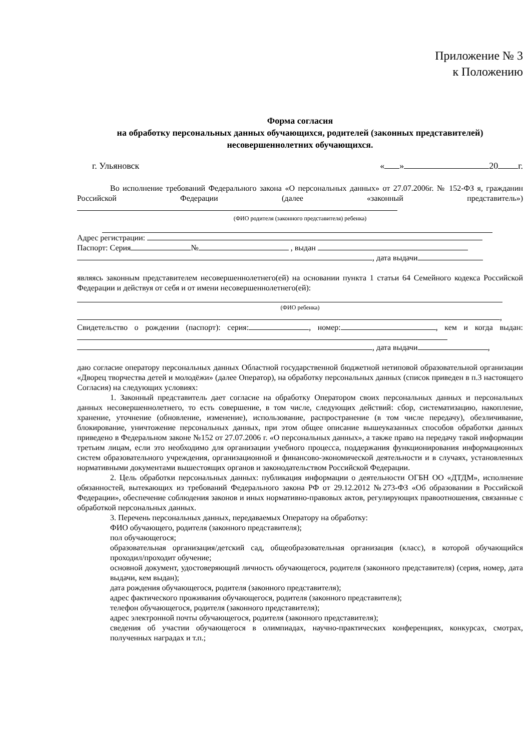Приложение № 3
к Положению
Форма согласия
на обработку персональных данных обучающихся, родителей (законных представителей) несовершеннолетних обучающихся.
г. Ульяновск « » 20 г.
Во исполнение требований Федерального закона «О персональных данных» от 27.07.2006г. № 152-ФЗ я, гражданин Российской Федерации (далее «законный представитель»)
(ФИО родителя (законного представителя) ребенка)
Адрес регистрации:
Паспорт: Серия № , выдан
, дата выдачи
являясь законным представителем несовершеннолетнего(ей) на основании пункта 1 статьи 64 Семейного кодекса Российской Федерации и действуя от себя и от имени несовершеннолетнего(ей):
(ФИО ребенка)
,
Свидетельство о рождении (паспорт): серия: , номер: , кем и когда выдан:
, дата выдачи ,
даю согласие оператору персональных данных Областной государственной бюджетной нетиповой образовательной организации «Дворец творчества детей и молодёжи» (далее Оператор), на обработку персональных данных (список приведен в п.3 настоящего Согласия) на следующих условиях:
1. Законный представитель дает согласие на обработку Оператором своих персональных данных и персональных данных несовершеннолетнего, то есть совершение, в том числе, следующих действий: сбор, систематизацию, накопление, хранение, уточнение (обновление, изменение), использование, распространение (в том числе передачу), обезличивание, блокирование, уничтожение персональных данных, при этом общее описание вышеуказанных способов обработки данных приведено в Федеральном законе №152 от 27.07.2006 г. «О персональных данных», а также право на передачу такой информации третьим лицам, если это необходимо для организации учебного процесса, поддержания функционирования информационных систем образовательного учреждения, организационной и финансово-экономической деятельности и в случаях, установленных нормативными документами вышестоящих органов и законодательством Российской Федерации.
2. Цель обработки персональных данных: публикация информации о деятельности ОГБН ОО «ДТДМ», исполнение обязанностей, вытекающих из требований Федерального закона РФ от 29.12.2012 №273-ФЗ «Об образовании в Российской Федерации», обеспечение соблюдения законов и иных нормативно-правовых актов, регулирующих правоотношения, связанные с обработкой персональных данных.
3. Перечень персональных данных, передаваемых Оператору на обработку:
ФИО обучающего, родителя (законного представителя);
пол обучающегося;
образовательная организация/детский сад, общеобразовательная организация (класс), в которой обучающийся проходил/проходит обучение;
основной документ, удостоверяющий личность обучающегося, родителя (законного представителя) (серия, номер, дата выдачи, кем выдан);
дата рождения обучающегося, родителя (законного представителя);
адрес фактического проживания обучающегося, родителя (законного представителя);
телефон обучающегося, родителя (законного представителя);
адрес электронной почты обучающегося, родителя (законного представителя);
сведения об участии обучающегося в олимпиадах, научно-практических конференциях, конкурсах, смотрах, полученных наградах и т.п.;